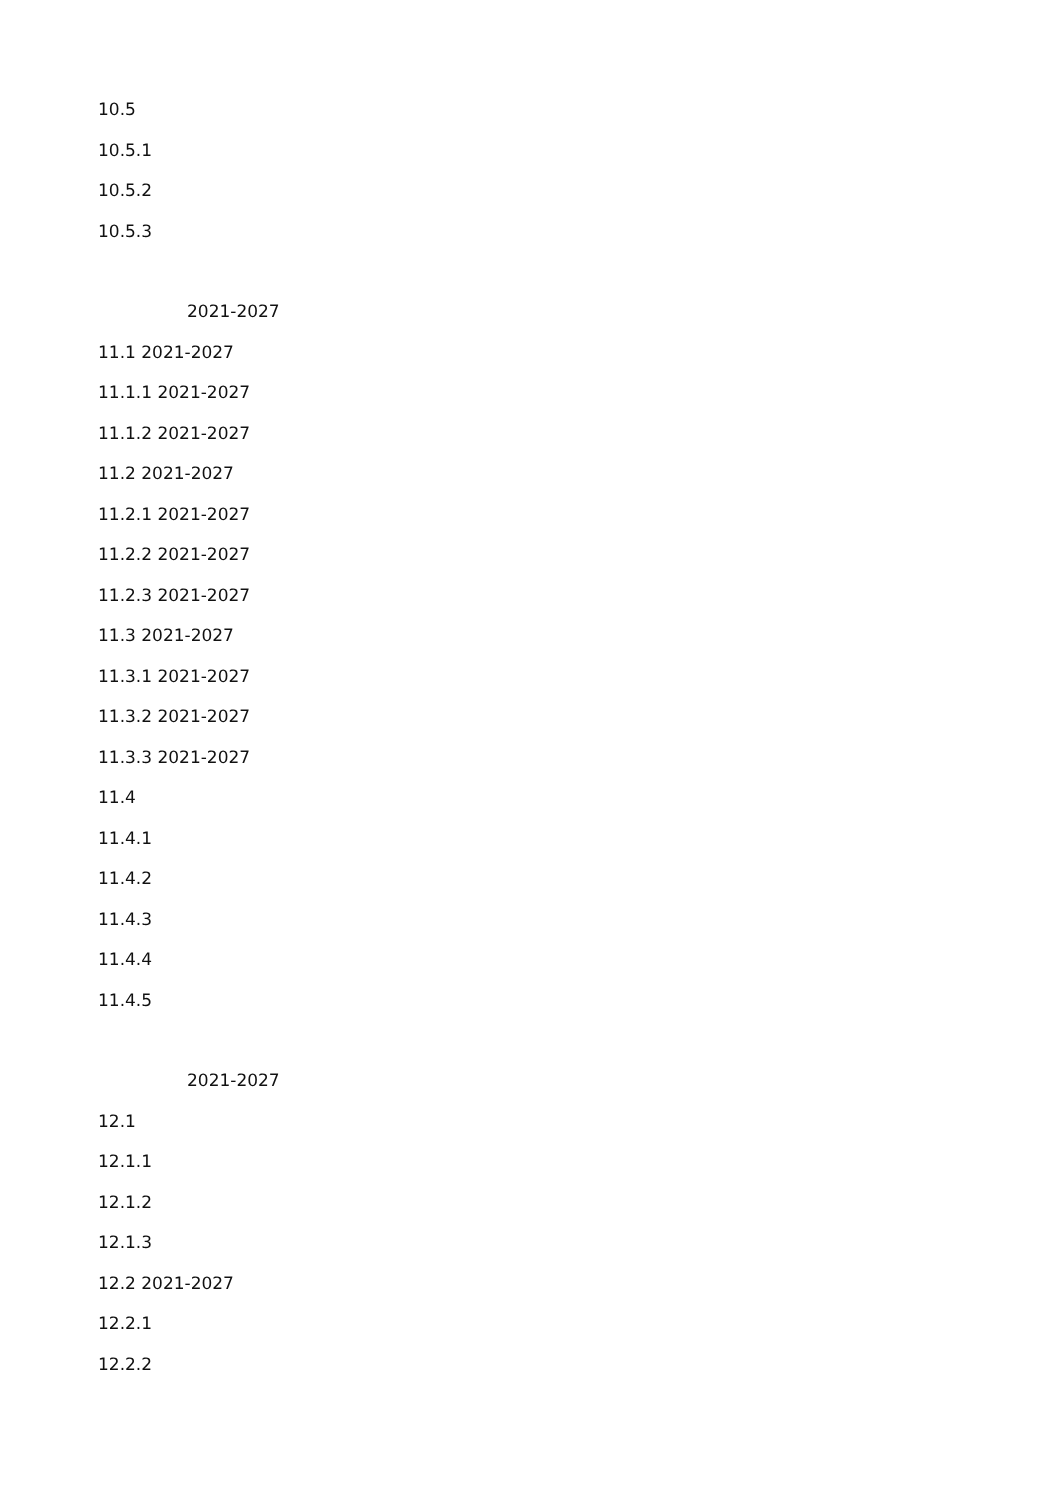10.5
10.5.1
10.5.2
10.5.3
2021-2027
11.1 2021-2027
11.1.1 2021-2027
11.1.2 2021-2027
11.2 2021-2027
11.2.1 2021-2027
11.2.2 2021-2027
11.2.3 2021-2027
11.3 2021-2027
11.3.1 2021-2027
11.3.2 2021-2027
11.3.3 2021-2027
11.4
11.4.1
11.4.2
11.4.3
11.4.4
11.4.5
2021-2027
12.1
12.1.1
12.1.2
12.1.3
12.2 2021-2027
12.2.1
12.2.2